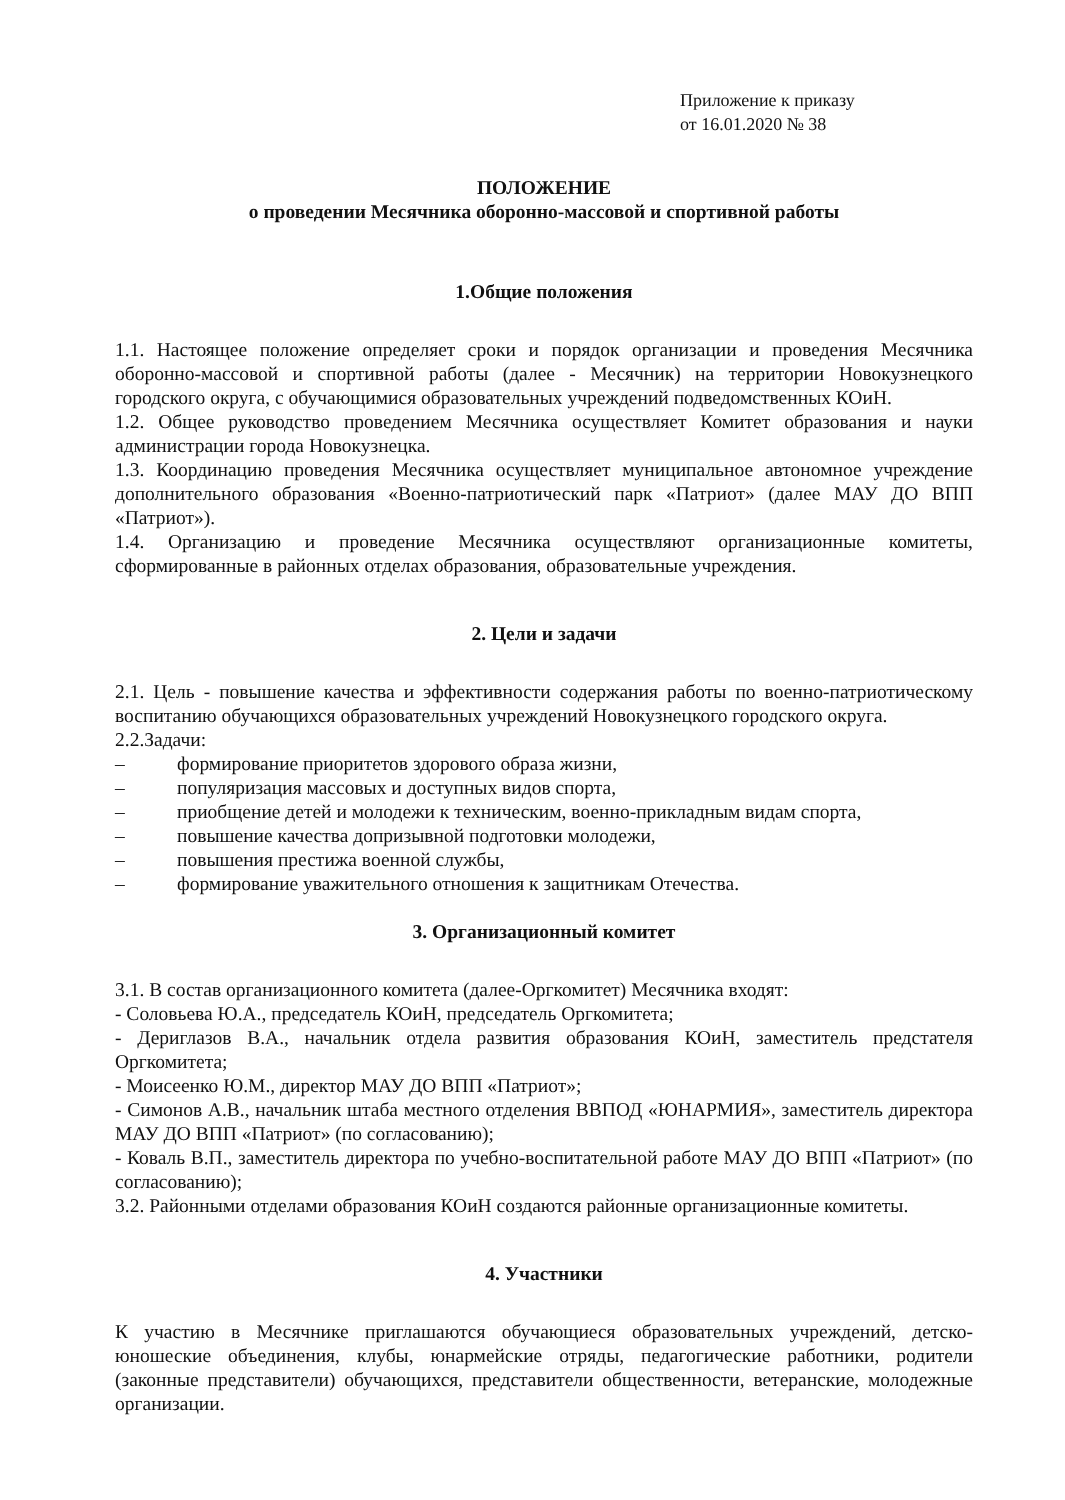Приложение к приказу
от 16.01.2020 № 38
ПОЛОЖЕНИЕ
о проведении Месячника оборонно-массовой и спортивной работы
1.Общие положения
1.1. Настоящее положение определяет сроки и порядок организации и проведения Месячника оборонно-массовой и спортивной работы (далее - Месячник) на территории Новокузнецкого городского округа, с обучающимися образовательных учреждений подведомственных КОиН.
1.2. Общее руководство проведением Месячника осуществляет Комитет образования и науки администрации города Новокузнецка.
1.3. Координацию проведения Месячника осуществляет муниципальное автономное учреждение дополнительного образования «Военно-патриотический парк «Патриот» (далее МАУ ДО ВПП «Патриот»).
1.4. Организацию и проведение Месячника осуществляют организационные комитеты, сформированные в районных отделах образования, образовательные учреждения.
2. Цели и задачи
2.1. Цель - повышение качества и эффективности содержания работы по военно-патриотическому воспитанию обучающихся образовательных учреждений Новокузнецкого городского округа.
2.2.Задачи:
– формирование приоритетов здорового образа жизни,
– популяризация массовых и доступных видов спорта,
– приобщение детей и молодежи к техническим, военно-прикладным видам спорта,
– повышение качества допризывной подготовки молодежи,
– повышения престижа военной службы,
– формирование уважительного отношения к защитникам Отечества.
3. Организационный комитет
3.1. В состав организационного комитета (далее-Оргкомитет) Месячника входят:
- Соловьева Ю.А., председатель КОиН, председатель Оргкомитета;
- Дериглазов В.А., начальник отдела развития образования КОиН, заместитель предстателя Оргкомитета;
- Моисеенко Ю.М., директор МАУ ДО ВПП «Патриот»;
- Симонов А.В., начальник штаба местного отделения ВВПОД «ЮНАРМИЯ», заместитель директора МАУ ДО ВПП «Патриот» (по согласованию);
- Коваль В.П., заместитель директора по учебно-воспитательной работе МАУ ДО ВПП «Патриот» (по согласованию);
3.2. Районными отделами образования КОиН создаются районные организационные комитеты.
4. Участники
К участию в Месячнике приглашаются обучающиеся образовательных учреждений, детско-юношеские объединения, клубы, юнармейские отряды, педагогические работники, родители (законные представители) обучающихся, представители общественности, ветеранские, молодежные организации.